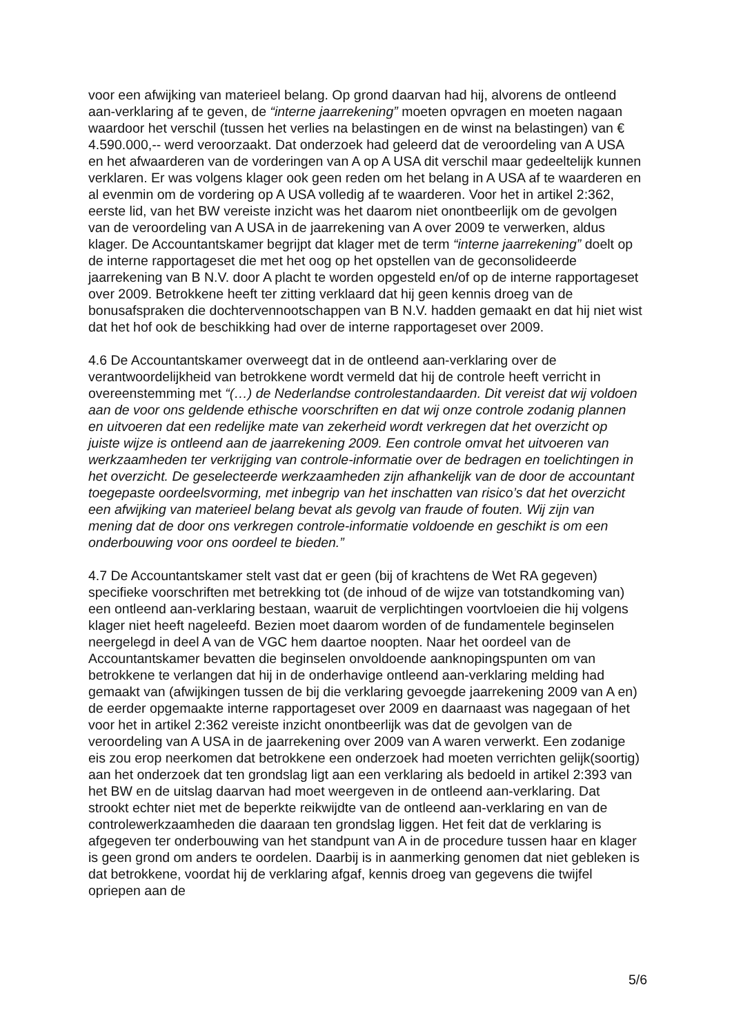voor een afwijking van materieel belang. Op grond daarvan had hij, alvorens de ontleend aan-verklaring af te geven, de “interne jaarrekening” moeten opvragen en moeten nagaan waardoor het verschil (tussen het verlies na belastingen en de winst na belastingen) van € 4.590.000,-- werd veroorzaakt. Dat onderzoek had geleerd dat de veroordeling van A USA en het afwaarderen van de vorderingen van A op A USA dit verschil maar gedeeltelijk kunnen verklaren. Er was volgens klager ook geen reden om het belang in A USA af te waarderen en al evenmin om de vordering op A USA volledig af te waarderen. Voor het in artikel 2:362, eerste lid, van het BW vereiste inzicht was het daarom niet onontbeerlijk om de gevolgen van de veroordeling van A USA in de jaarrekening van A over 2009 te verwerken, aldus klager. De Accountantskamer begrijpt dat klager met de term “interne jaarrekening” doelt op de interne rapportageset die met het oog op het opstellen van de geconsolideerde jaarrekening van B N.V. door A placht te worden opgesteld en/of op de interne rapportageset over 2009. Betrokkene heeft ter zitting verklaard dat hij geen kennis droeg van de bonusafspraken die dochtervennootschappen van B N.V. hadden gemaakt en dat hij niet wist dat het hof ook de beschikking had over de interne rapportageset over 2009.
4.6 De Accountantskamer overweegt dat in de ontleend aan-verklaring over de verantwoordelijkheid van betrokkene wordt vermeld dat hij de controle heeft verricht in overeenstemming met “(…) de Nederlandse controlestandaarden. Dit vereist dat wij voldoen aan de voor ons geldende ethische voorschriften en dat wij onze controle zodanig plannen en uitvoeren dat een redelijke mate van zekerheid wordt verkregen dat het overzicht op juiste wijze is ontleend aan de jaarrekening 2009. Een controle omvat het uitvoeren van werkzaamheden ter verkrijging van controle-informatie over de bedragen en toelichtingen in het overzicht. De geselecteerde werkzaamheden zijn afhankelijk van de door de accountant toegepaste oordeelsvorming, met inbegrip van het inschatten van risico’s dat het overzicht een afwijking van materieel belang bevat als gevolg van fraude of fouten. Wij zijn van mening dat de door ons verkregen controle-informatie voldoende en geschikt is om een onderbouwing voor ons oordeel te bieden.”
4.7 De Accountantskamer stelt vast dat er geen (bij of krachtens de Wet RA gegeven) specifieke voorschriften met betrekking tot (de inhoud of de wijze van totstandkoming van) een ontleend aan-verklaring bestaan, waaruit de verplichtingen voortvloeien die hij volgens klager niet heeft nageleefd. Bezien moet daarom worden of de fundamentele beginselen neergelegd in deel A van de VGC hem daartoe noopten. Naar het oordeel van de Accountantskamer bevatten die beginselen onvoldoende aanknopingspunten om van betrokkene te verlangen dat hij in de onderhavige ontleend aan-verklaring melding had gemaakt van (afwijkingen tussen de bij die verklaring gevoegde jaarrekening 2009 van A en) de eerder opgemaakte interne rapportageset over 2009 en daarnaast was nagegaan of het voor het in artikel 2:362 vereiste inzicht onontbeerlijk was dat de gevolgen van de veroordeling van A USA in de jaarrekening over 2009 van A waren verwerkt. Een zodanige eis zou erop neerkomen dat betrokkene een onderzoek had moeten verrichten gelijk(soortig) aan het onderzoek dat ten grondslag ligt aan een verklaring als bedoeld in artikel 2:393 van het BW en de uitslag daarvan had moet weergeven in de ontleend aan-verklaring. Dat strookt echter niet met de beperkte reikwijdte van de ontleend aan-verklaring en van de controlewerkzaamheden die daaraan ten grondslag liggen. Het feit dat de verklaring is afgegeven ter onderbouwing van het standpunt van A in de procedure tussen haar en klager is geen grond om anders te oordelen. Daarbij is in aanmerking genomen dat niet gebleken is dat betrokkene, voordat hij de verklaring afgaf, kennis droeg van gegevens die twijfel opriepen aan de
5/6